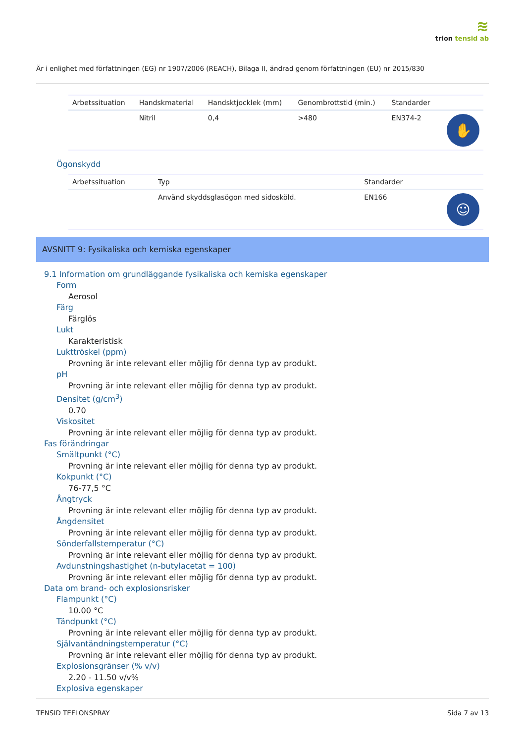≋
trion tensid ab
Är i enlighet med författningen (EG) nr 1907/2006 (REACH), Bilaga II, ändrad genom författningen (EU) nr 2015/830
| Arbetssituation | Handskmaterial | Handsktjocklek (mm) | Genombrottstid (min.) | Standarder | |
| --- | --- | --- | --- | --- | --- |
| | Nitril | 0,4 | >480 | EN374-2 | ✋ |
Ögonskydd
| Arbetssituation | Typ | Standarder | |
| --- | --- | --- | --- |
| | Använd skyddsglasögon med sidosköld. | EN166 | ☺ |
AVSNITT 9: Fysikaliska och kemiska egenskaper
9.1 Information om grundläggande fysikaliska och kemiska egenskaper
Form
Aerosol
Färg
Färglös
Lukt
Karakteristisk
Lukttröskel (ppm)
Provning är inte relevant eller möjlig för denna typ av produkt.
pH
Provning är inte relevant eller möjlig för denna typ av produkt.
Densitet (g/cm<sup>3</sup>)
0.70
Viskositet
Provning är inte relevant eller möjlig för denna typ av produkt.
Fas förändringar
Smältpunkt (°C)
Provning är inte relevant eller möjlig för denna typ av produkt.
Kokpunkt (°C)
76-77,5 °C
Ångtryck
Provning är inte relevant eller möjlig för denna typ av produkt.
Ångdensitet
Provning är inte relevant eller möjlig för denna typ av produkt.
Sönderfallstemperatur (°C)
Provning är inte relevant eller möjlig för denna typ av produkt.
Avdunstningshastighet (n-butylacetat = 100)
Provning är inte relevant eller möjlig för denna typ av produkt.
Data om brand- och explosionsrisker
Flampunkt (°C)
10.00 °C
Tändpunkt (°C)
Provning är inte relevant eller möjlig för denna typ av produkt.
Självantändningstemperatur (°C)
Provning är inte relevant eller möjlig för denna typ av produkt.
Explosionsgränser (% v/v)
2.20 - 11.50 v/v%
Explosiva egenskaper
TENSID TEFLONSPRAY Sida 7 av 13